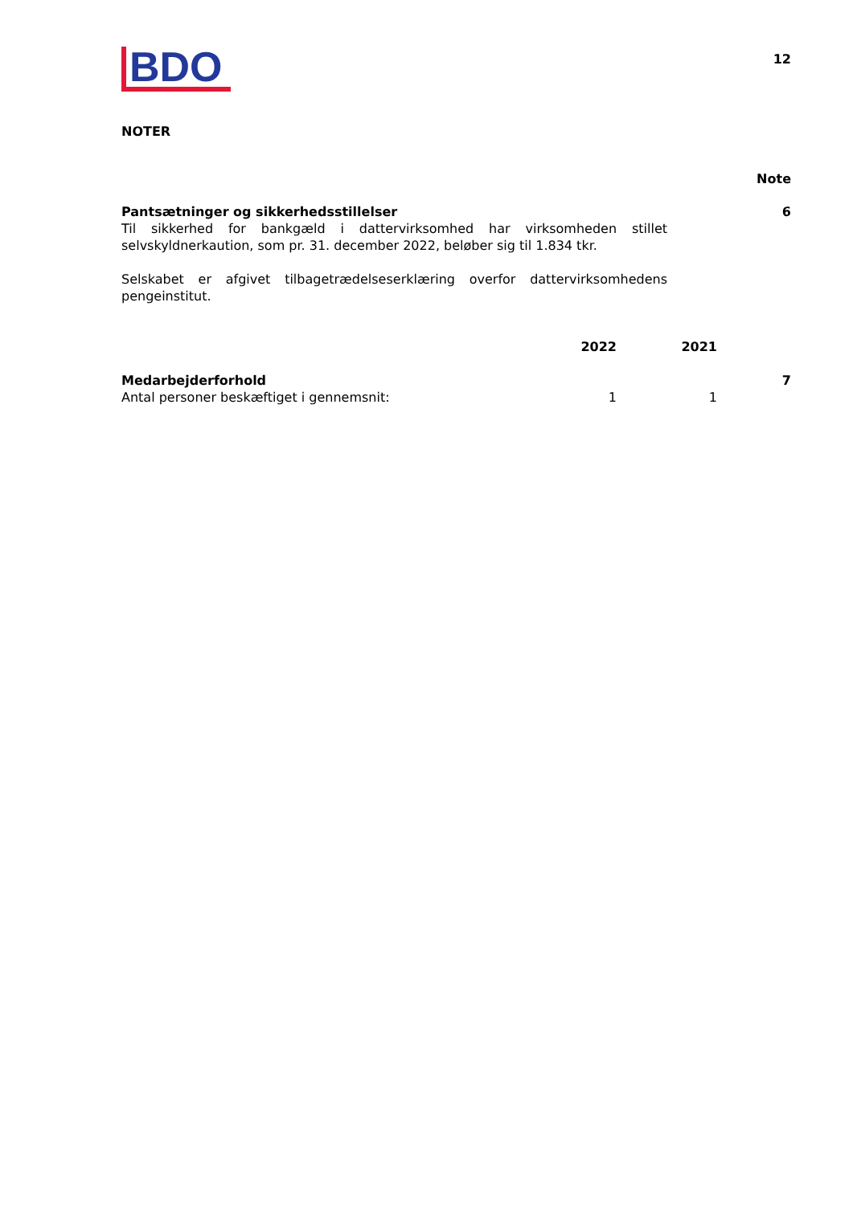BDO
12
NOTER
Note
| Pantsætninger og sikkerhedsstillelser | 6 |
| Til sikkerhed for bankgæld i dattervirksomhed har virksomheden stillet selvskyldnerkaution, som pr. 31. december 2022, beløber sig til 1.834 tkr. Selskabet er afgivet tilbagetrædelseserklæring overfor dattervirksomhedens pengeinstitut. | |
| | 2022 | 2021 | |
| --- | --- | --- | --- |
| Medarbejderforhold | | | 7 |
| Antal personer beskæftiget i gennemsnit: | 1 | 1 | |